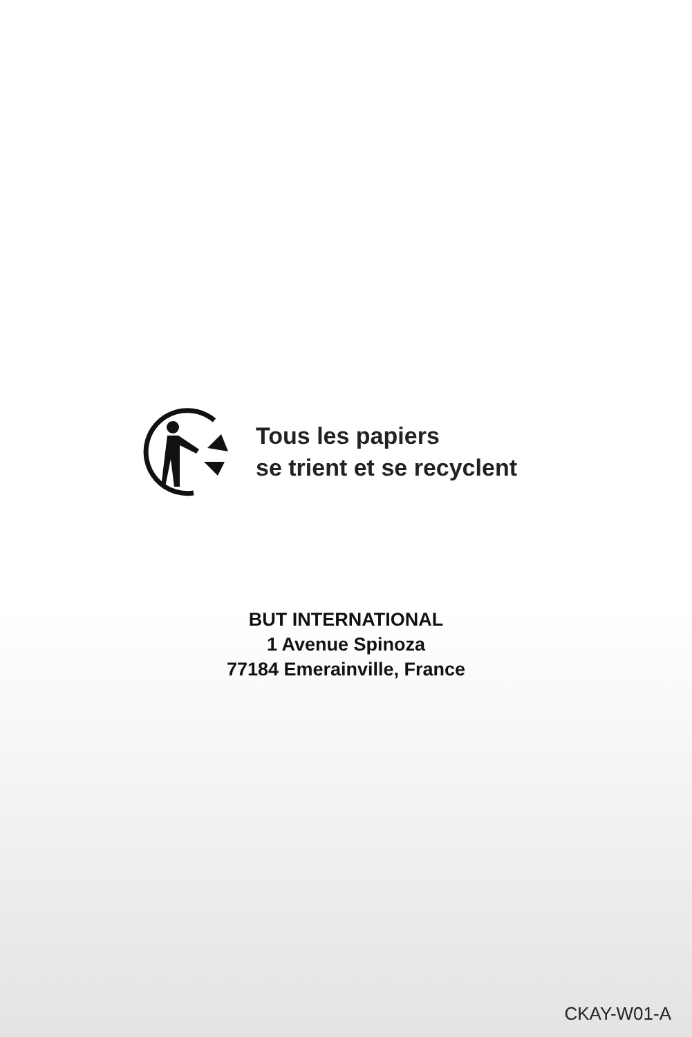Tous les papiers
se trient et se recyclent
BUT INTERNATIONAL
1 Avenue Spinoza
77184 Emerainville, France
CKAY-W01-A